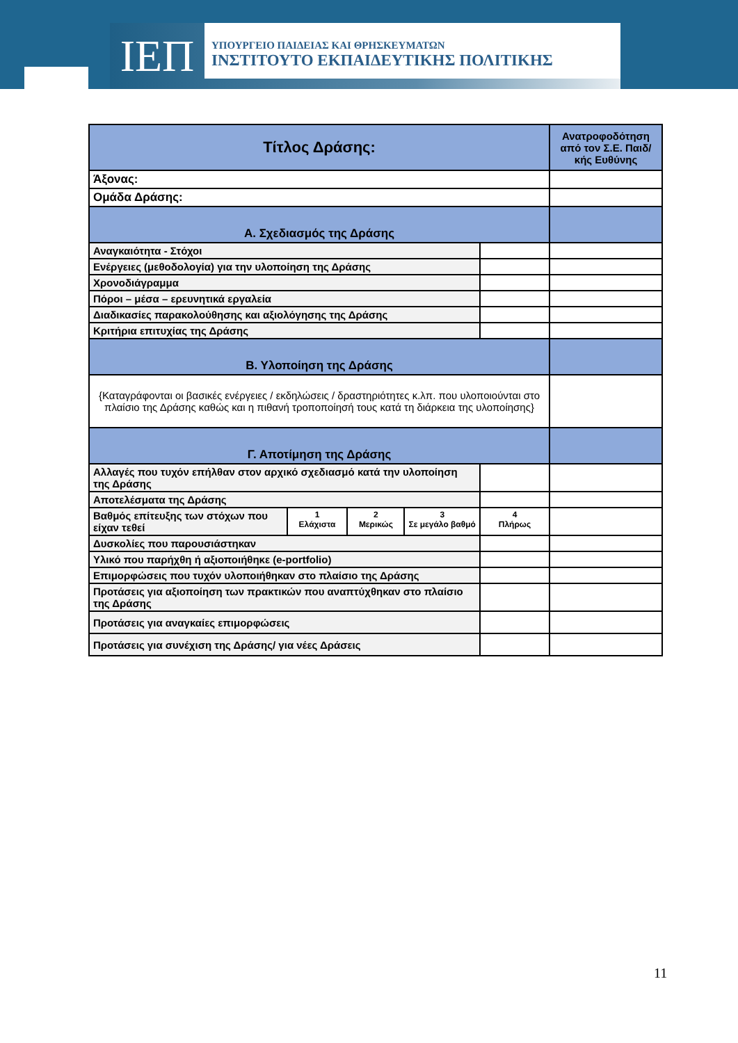ΙΕΠ
ΥΠΟΥΡΓΕΙΟ ΠΑΙΔΕΙΑΣ ΚΑΙ ΘΡΗΣΚΕΥΜΑΤΩΝ
ΙΝΣΤΙΤΟΥΤΟ ΕΚΠΑΙΔΕΥΤΙΚΗΣ ΠΟΛΙΤΙΚΗΣ
| Τίτλος Δράσης: | | | | | Ανατροφοδότηση από τον Σ.Ε. Παιδ/κής Ευθύνης |
| Άξονας: | | | | | |
| Ομάδα Δράσης: | | | | | |
| Α. Σχεδιασμός της Δράσης | | | | | |
| Αναγκαιότητα - Στόχοι | | | | | |
| Ενέργειες (μεθοδολογία) για την υλοποίηση της Δράσης | | | | | |
| Χρονοδιάγραμμα | | | | | |
| Πόροι – μέσα – ερευνητικά εργαλεία | | | | | |
| Διαδικασίες παρακολούθησης και αξιολόγησης της Δράσης | | | | | |
| Κριτήρια επιτυχίας της Δράσης | | | | | |
| Β. Υλοποίηση της Δράσης | | | | | |
| {Καταγράφονται οι βασικές ενέργειες / εκδηλώσεις / δραστηριότητες κ.λπ. που υλοποιούνται στο πλαίσιο της Δράσης καθώς και η πιθανή τροποποίησή τους κατά τη διάρκεια της υλοποίησης} | | | | | |
| Γ. Αποτίμηση της Δράσης | | | | | |
| Αλλαγές που τυχόν επήλθαν στον αρχικό σχεδιασμό κατά την υλοποίηση της Δράσης | | | | | |
| Αποτελέσματα της Δράσης | | | | | |
| Βαθμός επίτευξης των στόχων που είχαν τεθεί | 1 Ελάχιστα | 2 Μερικώς | 3 Σε μεγάλο βαθμό | 4 Πλήρως | |
| Δυσκολίες που παρουσιάστηκαν | | | | | |
| Υλικό που παρήχθη ή αξιοποιήθηκε (e-portfolio) | | | | | |
| Επιμορφώσεις που τυχόν υλοποιήθηκαν στο πλαίσιο της Δράσης | | | | | |
| Προτάσεις για αξιοποίηση των πρακτικών που αναπτύχθηκαν στο πλαίσιο της Δράσης | | | | | |
| Προτάσεις για αναγκαίες επιμορφώσεις | | | | | |
| Προτάσεις για συνέχιση της Δράσης/ για νέες Δράσεις | | | | | |
11